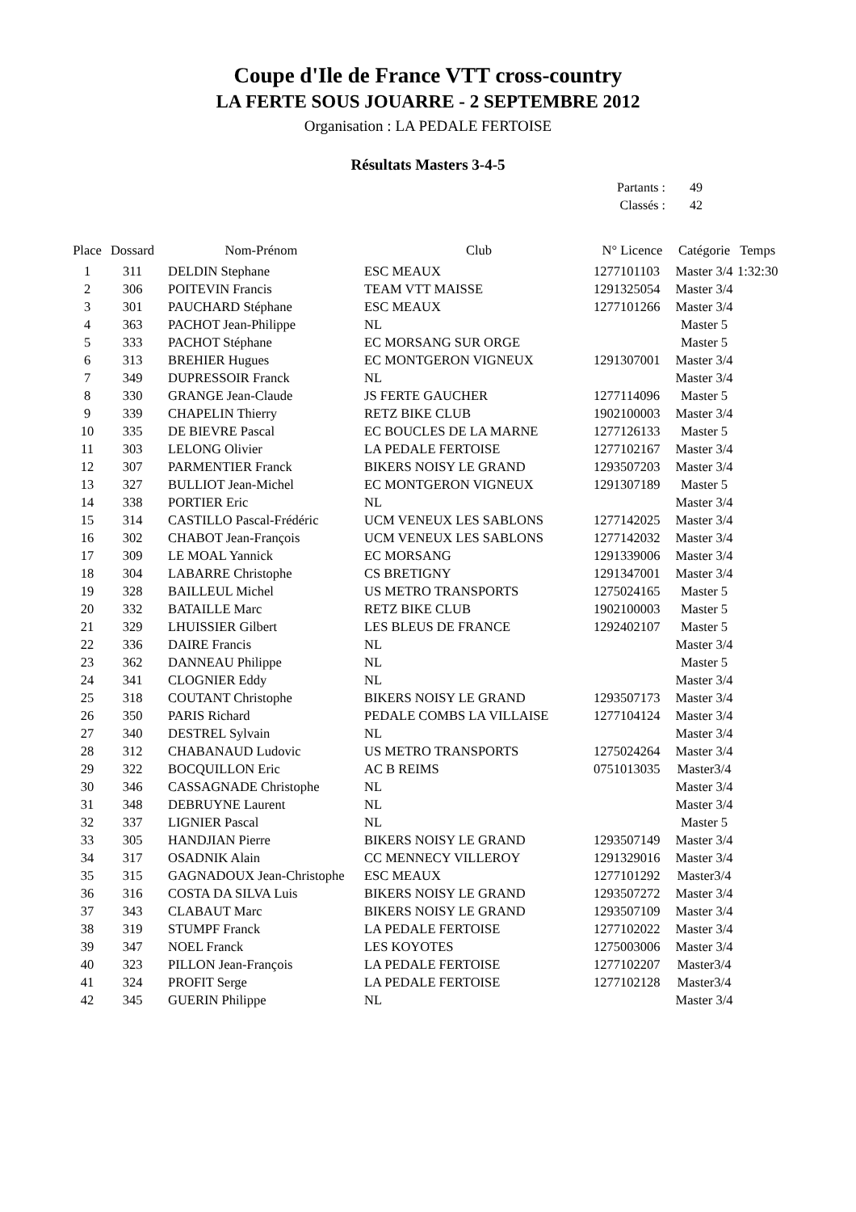Coupe d'Ile de France VTT cross-country
LA FERTE SOUS JOUARRE - 2 SEPTEMBRE 2012
Organisation : LA PEDALE FERTOISE
Résultats Masters 3-4-5
Partants : 49
Classés : 42
| Place | Dossard | Nom-Prénom | Club | N° Licence | Catégorie | Temps |
| --- | --- | --- | --- | --- | --- | --- |
| 1 | 311 | DELDIN Stephane | ESC MEAUX | 1277101103 | Master 3/4 | 1:32:30 |
| 2 | 306 | POITEVIN Francis | TEAM VTT MAISSE | 1291325054 | Master 3/4 | |
| 3 | 301 | PAUCHARD Stéphane | ESC MEAUX | 1277101266 | Master 3/4 | |
| 4 | 363 | PACHOT Jean-Philippe | NL | | Master 5 | |
| 5 | 333 | PACHOT Stéphane | EC MORSANG SUR ORGE | | Master 5 | |
| 6 | 313 | BREHIER Hugues | EC MONTGERON VIGNEUX | 1291307001 | Master 3/4 | |
| 7 | 349 | DUPRESSOIR Franck | NL | | Master 3/4 | |
| 8 | 330 | GRANGE Jean-Claude | JS FERTE GAUCHER | 1277114096 | Master 5 | |
| 9 | 339 | CHAPELIN Thierry | RETZ BIKE CLUB | 1902100003 | Master 3/4 | |
| 10 | 335 | DE BIEVRE Pascal | EC BOUCLES DE LA MARNE | 1277126133 | Master 5 | |
| 11 | 303 | LELONG Olivier | LA PEDALE FERTOISE | 1277102167 | Master 3/4 | |
| 12 | 307 | PARMENTIER Franck | BIKERS NOISY LE GRAND | 1293507203 | Master 3/4 | |
| 13 | 327 | BULLIOT Jean-Michel | EC MONTGERON VIGNEUX | 1291307189 | Master 5 | |
| 14 | 338 | PORTIER Eric | NL | | Master 3/4 | |
| 15 | 314 | CASTILLO Pascal-Frédéric | UCM VENEUX LES SABLONS | 1277142025 | Master 3/4 | |
| 16 | 302 | CHABOT Jean-François | UCM VENEUX LES SABLONS | 1277142032 | Master 3/4 | |
| 17 | 309 | LE MOAL Yannick | EC MORSANG | 1291339006 | Master 3/4 | |
| 18 | 304 | LABARRE Christophe | CS BRETIGNY | 1291347001 | Master 3/4 | |
| 19 | 328 | BAILLEUL Michel | US METRO TRANSPORTS | 1275024165 | Master 5 | |
| 20 | 332 | BATAILLE Marc | RETZ BIKE CLUB | 1902100003 | Master 5 | |
| 21 | 329 | LHUISSIER Gilbert | LES BLEUS DE FRANCE | 1292402107 | Master 5 | |
| 22 | 336 | DAIRE Francis | NL | | Master 3/4 | |
| 23 | 362 | DANNEAU Philippe | NL | | Master 5 | |
| 24 | 341 | CLOGNIER Eddy | NL | | Master 3/4 | |
| 25 | 318 | COUTANT Christophe | BIKERS NOISY LE GRAND | 1293507173 | Master 3/4 | |
| 26 | 350 | PARIS Richard | PEDALE COMBS LA VILLAISE | 1277104124 | Master 3/4 | |
| 27 | 340 | DESTREL Sylvain | NL | | Master 3/4 | |
| 28 | 312 | CHABANAUD Ludovic | US METRO TRANSPORTS | 1275024264 | Master 3/4 | |
| 29 | 322 | BOCQUILLON Eric | AC B REIMS | 0751013035 | Master3/4 | |
| 30 | 346 | CASSAGNADE Christophe | NL | | Master 3/4 | |
| 31 | 348 | DEBRUYNE Laurent | NL | | Master 3/4 | |
| 32 | 337 | LIGNIER Pascal | NL | | Master 5 | |
| 33 | 305 | HANDJIAN Pierre | BIKERS NOISY LE GRAND | 1293507149 | Master 3/4 | |
| 34 | 317 | OSADNIK Alain | CC MENNECY VILLEROY | 1291329016 | Master 3/4 | |
| 35 | 315 | GAGNADOUX Jean-Christophe | ESC MEAUX | 1277101292 | Master3/4 | |
| 36 | 316 | COSTA DA SILVA Luis | BIKERS NOISY LE GRAND | 1293507272 | Master 3/4 | |
| 37 | 343 | CLABAUT Marc | BIKERS NOISY LE GRAND | 1293507109 | Master 3/4 | |
| 38 | 319 | STUMPF Franck | LA PEDALE FERTOISE | 1277102022 | Master 3/4 | |
| 39 | 347 | NOEL Franck | LES KOYOTES | 1275003006 | Master 3/4 | |
| 40 | 323 | PILLON Jean-François | LA PEDALE FERTOISE | 1277102207 | Master3/4 | |
| 41 | 324 | PROFIT Serge | LA PEDALE FERTOISE | 1277102128 | Master3/4 | |
| 42 | 345 | GUERIN Philippe | NL | | Master 3/4 | |